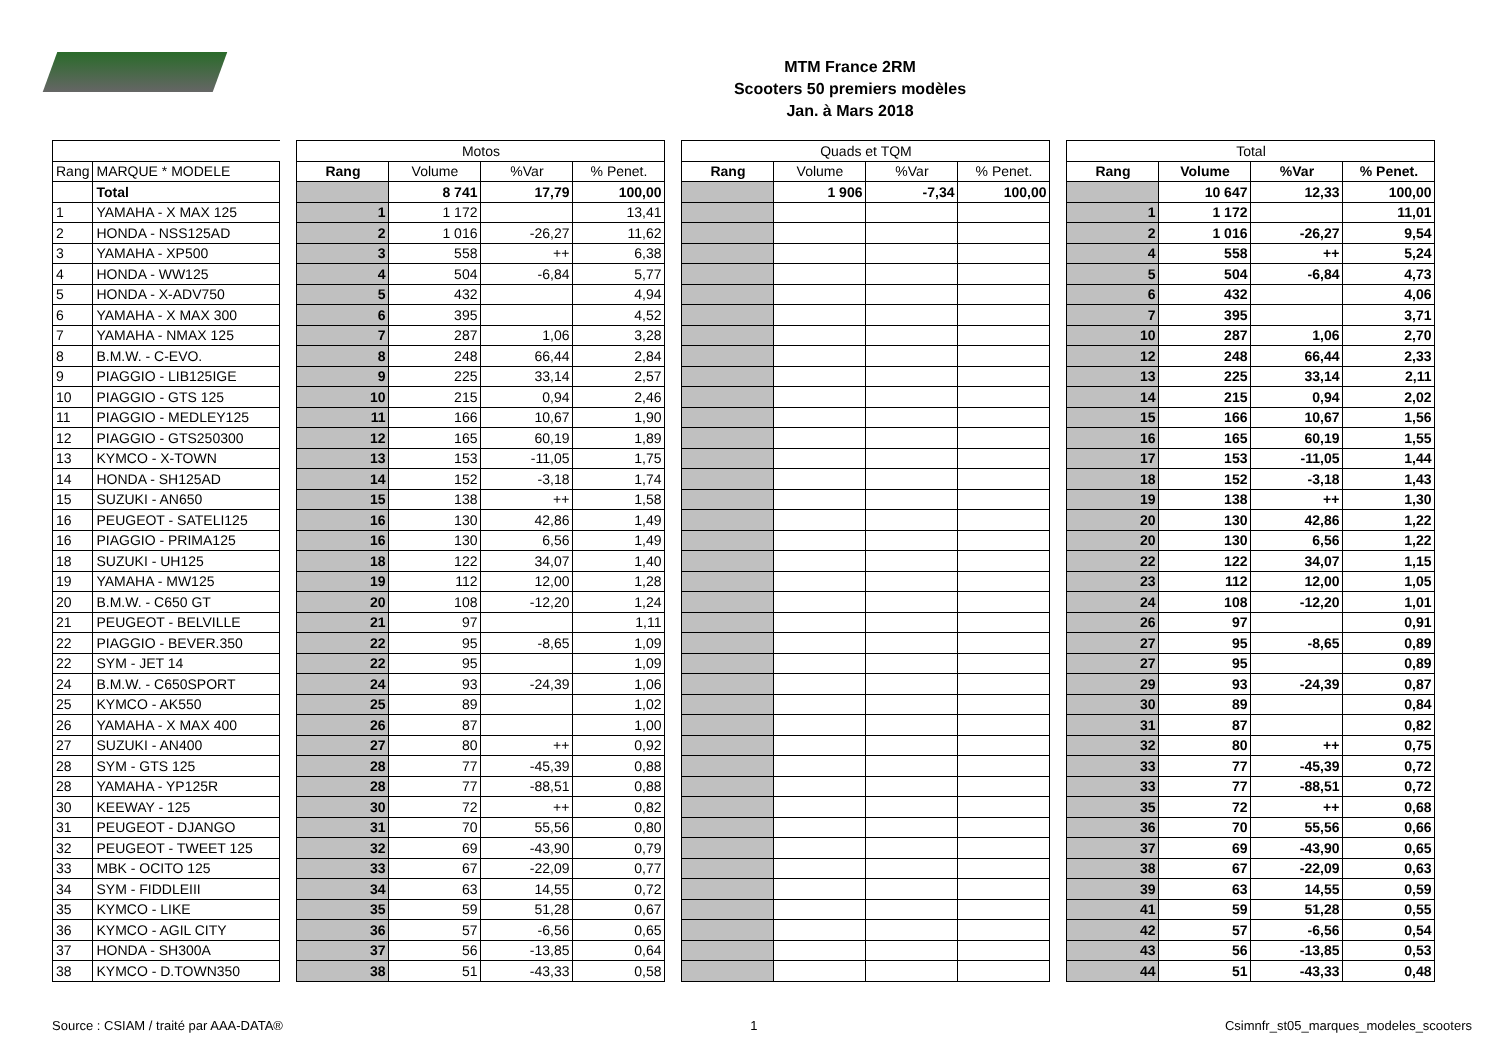MTM France 2RM
Scooters 50 premiers modèles
Jan. à Mars 2018
| | | | Motos | | | | | Quads et TQM | | | | | Total | | | |
| Rang | MARQUE * MODELE | | Rang | Volume | %Var | % Penet. | | Rang | Volume | %Var | % Penet. | | Rang | Volume | %Var | % Penet. |
| | Total | | | 8 741 | 17,79 | 100,00 | | | 1 906 | -7,34 | 100,00 | | | 10 647 | 12,33 | 100,00 |
| 1 | YAMAHA - X MAX 125 | | 1 | 1 172 | | 13,41 | | | | | | | 1 | 1 172 | | 11,01 |
| 2 | HONDA - NSS125AD | | 2 | 1 016 | -26,27 | 11,62 | | | | | | | 2 | 1 016 | -26,27 | 9,54 |
| 3 | YAMAHA - XP500 | | 3 | 558 | ++ | 6,38 | | | | | | | 4 | 558 | ++ | 5,24 |
| 4 | HONDA - WW125 | | 4 | 504 | -6,84 | 5,77 | | | | | | | 5 | 504 | -6,84 | 4,73 |
| 5 | HONDA - X-ADV750 | | 5 | 432 | | 4,94 | | | | | | | 6 | 432 | | 4,06 |
| 6 | YAMAHA - X MAX 300 | | 6 | 395 | | 4,52 | | | | | | | 7 | 395 | | 3,71 |
| 7 | YAMAHA - NMAX 125 | | 7 | 287 | 1,06 | 3,28 | | | | | | | 10 | 287 | 1,06 | 2,70 |
| 8 | B.M.W. - C-EVO. | | 8 | 248 | 66,44 | 2,84 | | | | | | | 12 | 248 | 66,44 | 2,33 |
| 9 | PIAGGIO - LIB125IGE | | 9 | 225 | 33,14 | 2,57 | | | | | | | 13 | 225 | 33,14 | 2,11 |
| 10 | PIAGGIO - GTS 125 | | 10 | 215 | 0,94 | 2,46 | | | | | | | 14 | 215 | 0,94 | 2,02 |
| 11 | PIAGGIO - MEDLEY125 | | 11 | 166 | 10,67 | 1,90 | | | | | | | 15 | 166 | 10,67 | 1,56 |
| 12 | PIAGGIO - GTS250300 | | 12 | 165 | 60,19 | 1,89 | | | | | | | 16 | 165 | 60,19 | 1,55 |
| 13 | KYMCO - X-TOWN | | 13 | 153 | -11,05 | 1,75 | | | | | | | 17 | 153 | -11,05 | 1,44 |
| 14 | HONDA - SH125AD | | 14 | 152 | -3,18 | 1,74 | | | | | | | 18 | 152 | -3,18 | 1,43 |
| 15 | SUZUKI - AN650 | | 15 | 138 | ++ | 1,58 | | | | | | | 19 | 138 | ++ | 1,30 |
| 16 | PEUGEOT - SATELI125 | | 16 | 130 | 42,86 | 1,49 | | | | | | | 20 | 130 | 42,86 | 1,22 |
| 16 | PIAGGIO - PRIMA125 | | 16 | 130 | 6,56 | 1,49 | | | | | | | 20 | 130 | 6,56 | 1,22 |
| 18 | SUZUKI - UH125 | | 18 | 122 | 34,07 | 1,40 | | | | | | | 22 | 122 | 34,07 | 1,15 |
| 19 | YAMAHA - MW125 | | 19 | 112 | 12,00 | 1,28 | | | | | | | 23 | 112 | 12,00 | 1,05 |
| 20 | B.M.W. - C650 GT | | 20 | 108 | -12,20 | 1,24 | | | | | | | 24 | 108 | -12,20 | 1,01 |
| 21 | PEUGEOT - BELVILLE | | 21 | 97 | | 1,11 | | | | | | | 26 | 97 | | 0,91 |
| 22 | PIAGGIO - BEVER.350 | | 22 | 95 | -8,65 | 1,09 | | | | | | | 27 | 95 | -8,65 | 0,89 |
| 22 | SYM - JET 14 | | 22 | 95 | | 1,09 | | | | | | | 27 | 95 | | 0,89 |
| 24 | B.M.W. - C650SPORT | | 24 | 93 | -24,39 | 1,06 | | | | | | | 29 | 93 | -24,39 | 0,87 |
| 25 | KYMCO - AK550 | | 25 | 89 | | 1,02 | | | | | | | 30 | 89 | | 0,84 |
| 26 | YAMAHA - X MAX 400 | | 26 | 87 | | 1,00 | | | | | | | 31 | 87 | | 0,82 |
| 27 | SUZUKI - AN400 | | 27 | 80 | ++ | 0,92 | | | | | | | 32 | 80 | ++ | 0,75 |
| 28 | SYM - GTS 125 | | 28 | 77 | -45,39 | 0,88 | | | | | | | 33 | 77 | -45,39 | 0,72 |
| 28 | YAMAHA - YP125R | | 28 | 77 | -88,51 | 0,88 | | | | | | | 33 | 77 | -88,51 | 0,72 |
| 30 | KEEWAY - 125 | | 30 | 72 | ++ | 0,82 | | | | | | | 35 | 72 | ++ | 0,68 |
| 31 | PEUGEOT - DJANGO | | 31 | 70 | 55,56 | 0,80 | | | | | | | 36 | 70 | 55,56 | 0,66 |
| 32 | PEUGEOT - TWEET 125 | | 32 | 69 | -43,90 | 0,79 | | | | | | | 37 | 69 | -43,90 | 0,65 |
| 33 | MBK - OCITO 125 | | 33 | 67 | -22,09 | 0,77 | | | | | | | 38 | 67 | -22,09 | 0,63 |
| 34 | SYM - FIDDLEIII | | 34 | 63 | 14,55 | 0,72 | | | | | | | 39 | 63 | 14,55 | 0,59 |
| 35 | KYMCO - LIKE | | 35 | 59 | 51,28 | 0,67 | | | | | | | 41 | 59 | 51,28 | 0,55 |
| 36 | KYMCO - AGIL CITY | | 36 | 57 | -6,56 | 0,65 | | | | | | | 42 | 57 | -6,56 | 0,54 |
| 37 | HONDA - SH300A | | 37 | 56 | -13,85 | 0,64 | | | | | | | 43 | 56 | -13,85 | 0,53 |
| 38 | KYMCO - D.TOWN350 | | 38 | 51 | -43,33 | 0,58 | | | | | | | 44 | 51 | -43,33 | 0,48 |
Source : CSIAM / traité par AAA-DATA® 1 Csimnfr_st05_marques_modeles_scooters